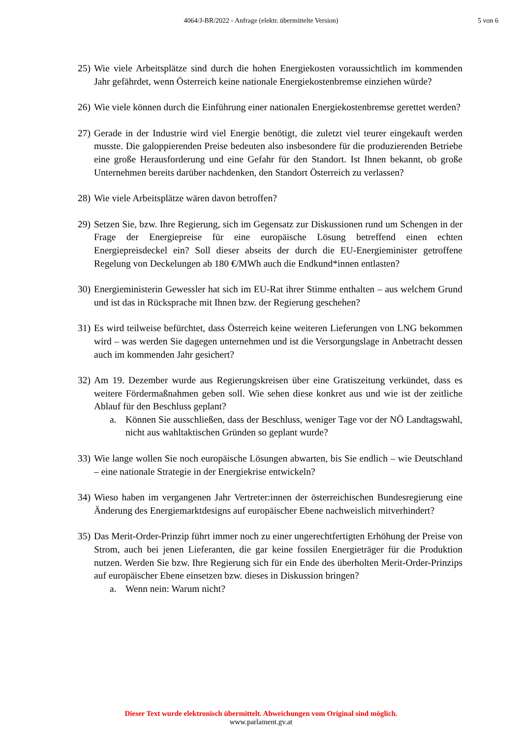4064/J-BR/2022 - Anfrage (elektr. übermittelte Version) 5 von 6
25)
Wie viele Arbeitsplätze sind durch die hohen Energiekosten voraussichtlich im kommenden Jahr gefährdet, wenn Österreich keine nationale Energiekostenbremse einziehen würde?
26)
Wie viele können durch die Einführung einer nationalen Energiekostenbremse gerettet werden?
27)
Gerade in der Industrie wird viel Energie benötigt, die zuletzt viel teurer eingekauft werden musste. Die galoppierenden Preise bedeuten also insbesondere für die produzierenden Betriebe eine große Herausforderung und eine Gefahr für den Standort. Ist Ihnen bekannt, ob große Unternehmen bereits darüber nachdenken, den Standort Österreich zu verlassen?
28)
Wie viele Arbeitsplätze wären davon betroffen?
29)
Setzen Sie, bzw. Ihre Regierung, sich im Gegensatz zur Diskussionen rund um Schengen in der Frage der Energiepreise für eine europäische Lösung betreffend einen echten Energiepreisdeckel ein? Soll dieser abseits der durch die EU-Energieminister getroffene Regelung von Deckelungen ab 180 €/MWh auch die Endkund*innen entlasten?
30)
Energieministerin Gewessler hat sich im EU-Rat ihrer Stimme enthalten – aus welchem Grund und ist das in Rücksprache mit Ihnen bzw. der Regierung geschehen?
31)
Es wird teilweise befürchtet, dass Österreich keine weiteren Lieferungen von LNG bekommen wird – was werden Sie dagegen unternehmen und ist die Versorgungslage in Anbetracht dessen auch im kommenden Jahr gesichert?
32)
Am 19. Dezember wurde aus Regierungskreisen über eine Gratiszeitung verkündet, dass es weitere Fördermaßnahmen geben soll. Wie sehen diese konkret aus und wie ist der zeitliche Ablauf für den Beschluss geplant?
a. Können Sie ausschließen, dass der Beschluss, weniger Tage vor der NÖ Landtagswahl, nicht aus wahltaktischen Gründen so geplant wurde?
33)
Wie lange wollen Sie noch europäische Lösungen abwarten, bis Sie endlich – wie Deutschland – eine nationale Strategie in der Energiekrise entwickeln?
34)
Wieso haben im vergangenen Jahr Vertreter:innen der österreichischen Bundesregierung eine Änderung des Energiemarktdesigns auf europäischer Ebene nachweislich mitverhindert?
35)
Das Merit-Order-Prinzip führt immer noch zu einer ungerechtfertigten Erhöhung der Preise von Strom, auch bei jenen Lieferanten, die gar keine fossilen Energieträger für die Produktion nutzen. Werden Sie bzw. Ihre Regierung sich für ein Ende des überholten Merit-Order-Prinzips auf europäischer Ebene einsetzen bzw. dieses in Diskussion bringen?
a. Wenn nein: Warum nicht?
Dieser Text wurde elektronisch übermittelt. Abweichungen vom Original sind möglich.
www.parlament.gv.at